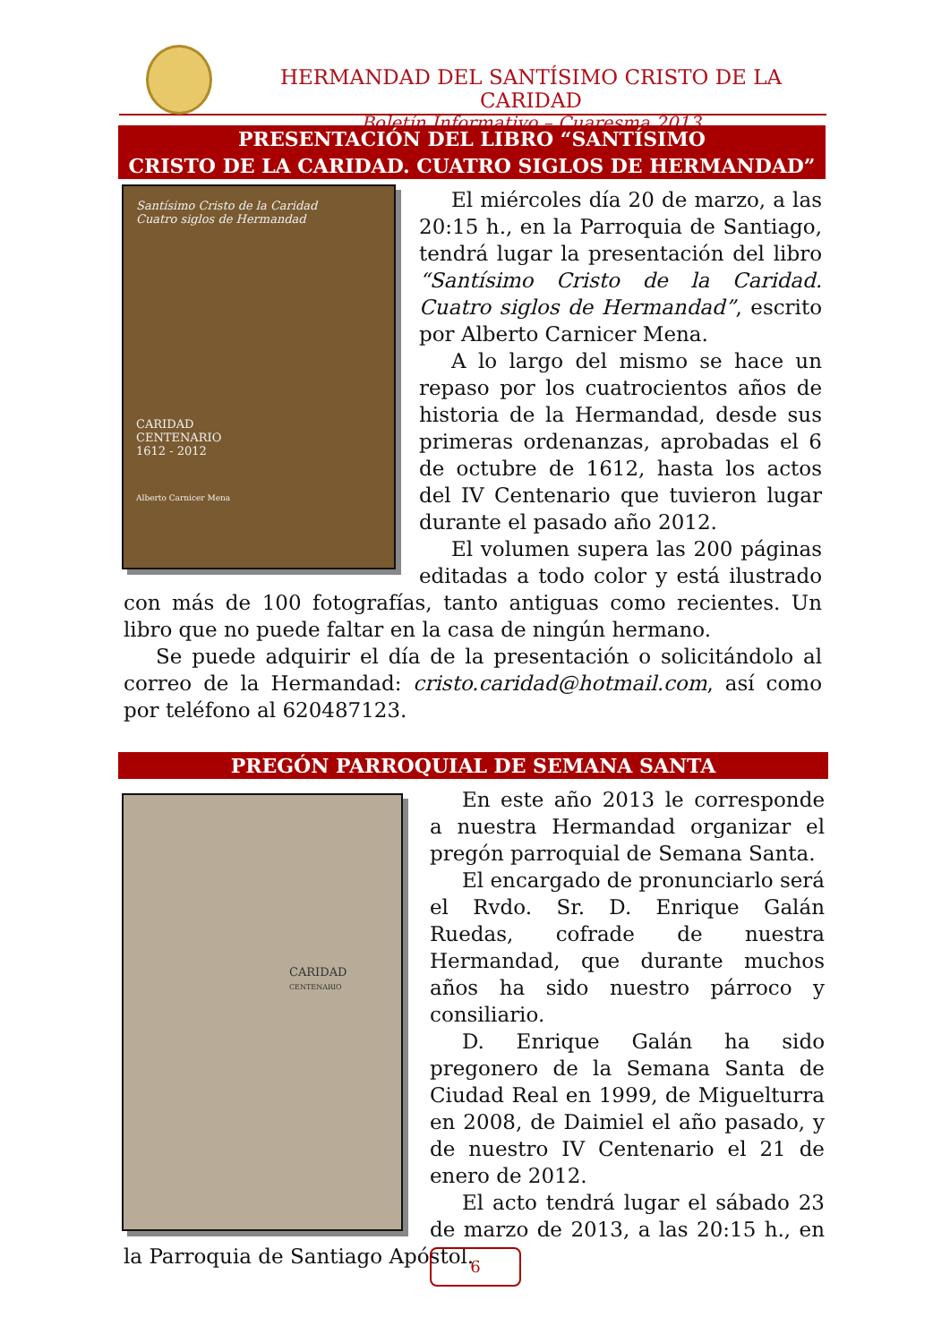HERMANDAD DEL SANTÍSIMO CRISTO DE LA CARIDAD
Boletín Informativo – Cuaresma 2013
PRESENTACIÓN DEL LIBRO “SANTÍSIMO
CRISTO DE LA CARIDAD. CUATRO SIGLOS DE HERMANDAD”
Santísimo Cristo de la Caridad
Cuatro siglos de Hermandad
CARIDAD
CENTENARIO
1612 - 2012
Alberto Carnicer Mena
El miércoles día 20 de marzo, a las 20:15 h., en la Parroquia de Santiago, tendrá lugar la presentación del libro “Santísimo Cristo de la Caridad. Cuatro siglos de Hermandad”, escrito por Alberto Carnicer Mena.
A lo largo del mismo se hace un repaso por los cuatrocientos años de historia de la Hermandad, desde sus primeras ordenanzas, aprobadas el 6 de octubre de 1612, hasta los actos del IV Centenario que tuvieron lugar durante el pasado año 2012.
El volumen supera las 200 páginas editadas a todo color y está ilustrado con más de 100 fotografías, tanto antiguas como recientes. Un libro que no puede faltar en la casa de ningún hermano.
Se puede adquirir el día de la presentación o solicitándolo al correo de la Hermandad: cristo.caridad@hotmail.com, así como por teléfono al 620487123.
PREGÓN PARROQUIAL DE SEMANA SANTA
CARIDAD
CENTENARIO
En este año 2013 le corresponde a nuestra Hermandad organizar el pregón parroquial de Semana Santa.
El encargado de pronunciarlo será el Rvdo. Sr. D. Enrique Galán Ruedas, cofrade de nuestra Hermandad, que durante muchos años ha sido nuestro párroco y consiliario.
D. Enrique Galán ha sido pregonero de la Semana Santa de Ciudad Real en 1999, de Miguelturra en 2008, de Daimiel el año pasado, y de nuestro IV Centenario el 21 de enero de 2012.
El acto tendrá lugar el sábado 23 de marzo de 2013, a las 20:15 h., en la Parroquia de Santiago Apóstol.
6